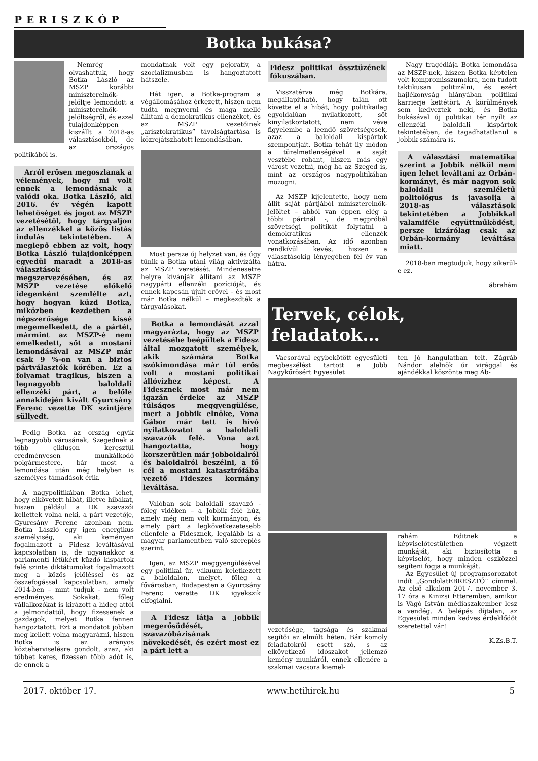PERISZKÓP
Botka bukása?
Nemrég olvashattuk, hogy Botka László az MSZP korábbi miniszterelnök-jelöltje lemondott a miniszterelnök-jelöltségről, és ezzel tulajdonképpen kiszállt a 2018-as választásokból, de az országos politikából is.
Arról erősen megoszlanak a vélemények, hogy mi volt ennek a lemondásnak a valódi oka. Botka László, aki 2016. év végén kapott lehetőséget és jogot az MSZP vezetésétől, hogy tárgyaljon az ellenzékkel a közös listás indulás tekintetében. A meglepő ebben az volt, hogy Botka László tulajdonképpen egyedül maradt a 2018-as választások megszervezésében, és az MSZP vezetése előkelő idegenként szemlélte azt, hogy hogyan küzd Botka, miközben kezdetben a népszerűsége kissé megemelkedett, de a pártét, mármint az MSZP-é nem emelkedett, sőt a mostani lemondásával az MSZP már csak 9 %-on van a biztos pártválasztók körében. Ez a folyamat tragikus, hiszen a legnagyobb baloldali ellenzéki párt, a belőle annakidején kivált Gyurcsány Ferenc vezette DK szintjére süllyedt.
Pedig Botka az ország egyik legnagyobb városának, Szegednek a több cikluson keresztül eredményesen munkálkodó polgármestere, bár most a lemondása után még helyben is személyes támadások érik.
A nagypolitikában Botka lehet, hogy elkövetett hibát, illetve hibákat, hiszen például a DK szavazói kellettek volna neki, a párt vezetője, Gyurcsány Ferenc azonban nem. Botka László egy igen energikus személyiség, aki keményen fogalmazott a Fidesz leváltásával kapcsolatban is, de ugyanakkor a parlamenti létükért küzdő kispártok felé szinte diktátumokat fogalmazott meg a közös jelöléssel és az összefogással kapcsolatban, amely 2014-ben – mint tudjuk - nem volt eredményes. Sokakat, főleg vállalkozókat is kirázott a hideg attól a jelmondattól, hogy fizessenek a gazdagok, melyet Botka fennen hangoztatott. Ezt a mondatot jobban meg kellett volna magyarázni, hiszen Botka is az arányos közteherviselésre gondolt, azaz, aki többet keres, fizessen több adót is, de ennek a
mondatnak volt egy pejoratív, a szocializmusban is hangoztatott hátszele.
Hát igen, a Botka-program a végállomásához érkezett, hiszen nem tudta megnyerni és maga mellé állítani a demokratikus ellenzéket, és az MSZP vezetőinek „arisztokratikus” távolságtartása is közrejátszhatott lemondásában.
Most persze új helyzet van, és úgy tűnik a Botka utáni világ aktivizálta az MSZP vezetését. Mindenesetre helyre kívánják állítani az MSZP nagypárti ellenzéki pozícióját, és ennek kapcsán újult erővel – és most már Botka nélkül – megkezdték a tárgyalásokat.
Botka a lemondását azzal magyarázta, hogy az MSZP vezetésébe beépültek a Fidesz által mozgatott személyek, akik számára Botka szókimondása már túl erős volt a mostani politikai állóvízhez képest. A Fidesznek most már nem igazán érdeke az MSZP túlságos meggyengülése, mert a Jobbik elnöke, Vona Gábor már tett is hívó nyilatkozatot a baloldali szavazók felé. Vona azt hangoztatta, hogy korszerűtlen már jobboldalról és baloldalról beszélni, a fő cél a mostani katasztrófába vezető Fideszes kormány leváltása.
Valóban sok baloldali szavazó - főleg vidéken – a Jobbik felé húz, amely még nem volt kormányon, és amely párt a legkövetkezetesebb ellenfele a Fidesznek, legalább is a magyar parlamentben való szereplés szerint.
Igen, az MSZP meggyengülésével egy politikai űr, vákuum keletkezett a baloldalon, melyet, főleg a fővárosban, Budapesten a Gyurcsány Ferenc vezette DK igyekszik elfoglalni.
A Fidesz látja a Jobbik megerősödését, szavazóbázisának növekedését, és ezért most ez a párt lett a
Fidesz politikai össztüzének fókuszában.
Visszatérve még Botkára, megállapítható, hogy talán ott követte el a hibát, hogy politikailag egyoldalúan nyilatkozott, sőt kinyilatkoztatott, nem véve figyelembe a leendő szövetségesek, azaz a baloldali kispártok szempontjait. Botka tehát ily módon a türelmetlenségével a saját vesztébe rohant, hiszen más egy várost vezetni, még ha az Szeged is, mint az országos nagypolitikában mozogni.
Az MSZP kijelentette, hogy nem állít saját pártjából miniszterelnök-jelöltet – abból van éppen elég a többi pártnál -, de megpróbál szövetségi politikát folytatni a demokratikus ellenzék vonatkozásában. Az idő azonban rendkívül kevés, hiszen a választásokig lényegében fél év van hátra.
Nagy tragédiája Botka lemondása az MSZP-nek, hiszen Botka képtelen volt kompromisszumokra, nem tudott taktikusan politizálni, és ezért hajlékonyság hiányában politikai karrierje kettétört. A körülmények sem kedveztek neki, és Botka bukásával új politikai tér nyílt az ellenzéki baloldali kispártok tekintetében, de tagadhatatlanul a Jobbik számára is.
A választási matematika szerint a Jobbik nélkül nem igen lehet leváltani az Orbán-kormányt, és már nagyon sok baloldali szemléletű politológus is javasolja a 2018-as választások tekintetében a Jobbikkal valamiféle együttműködést, persze kizárólag csak az Orbán-kormány leváltása miatt.
2018-ban megtudjuk, hogy sikerül-e ez.
ábrahám
Tervek, célok, feladatok…
Vacsorával egybekötött egyesületi megbeszélést tartott a Jobb Nagykőrösért Egyesület
ten jó hangulatban telt. Zágráb Nándor alelnök úr virággal és ajándékkal köszönte meg Áb-
vezetősége, tagsága és szakmai segítői az elmúlt héten. Bár komoly feladatokról esett szó, s az elkövetkező időszakot jellemző kemény munkáról, ennek ellenére a szakmai vacsora kiemel-
rahám Editnek a képviselőtestületben végzett munkáját, aki biztosította a képviselőt, hogy minden eszközzel segíteni fogja a munkáját.
Az Egyesület új programsorozatot indít „GondolatÉBRESZTŐ” címmel. Az első alkalom 2017. november 3. 17 óra a Kinizsi Étteremben, amikor is Vágó István médiaszakember lesz a vendég. A belépés díjtalan, az Egyesület minden kedves érdeklődőt szeretettel vár!
K.Zs.B.T.
2017. október 17. www.hetihirek.hu 5